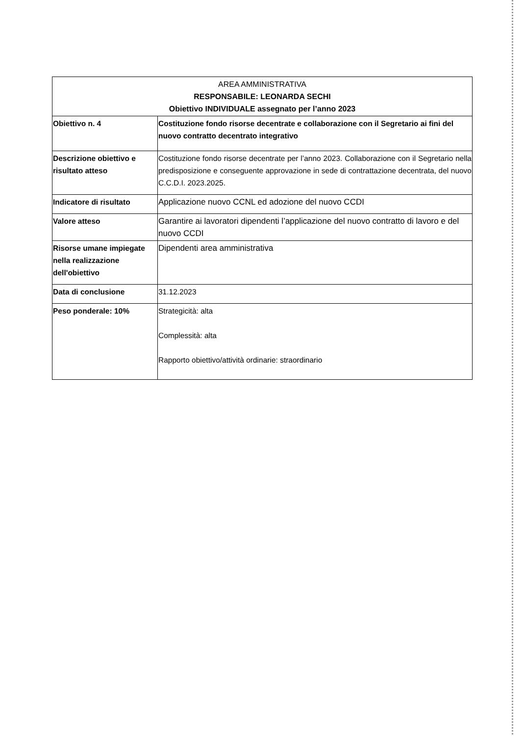| AREA AMMINISTRATIVA RESPONSABILE: LEONARDA SECHI Obiettivo INDIVIDUALE assegnato per l’anno 2023 | |
| --- | --- |
| Obiettivo n. 4 | Costituzione fondo risorse decentrate e collaborazione con il Segretario ai fini del nuovo contratto decentrato integrativo |
| Descrizione obiettivo e risultato atteso | Costituzione fondo risorse decentrate per l’anno 2023. Collaborazione con il Segretario nella predisposizione e conseguente approvazione in sede di contrattazione decentrata, del nuovo C.C.D.I. 2023.2025. |
| Indicatore di risultato | Applicazione nuovo CCNL ed adozione del nuovo CCDI |
| Valore atteso | Garantire ai lavoratori dipendenti l’applicazione del nuovo contratto di lavoro e del nuovo CCDI |
| Risorse umane impiegate nella realizzazione dell'obiettivo | Dipendenti area amministrativa |
| Data di conclusione | 31.12.2023 |
| Peso ponderale: 10% | Strategicità: alta Complessità: alta Rapporto obiettivo/attività ordinarie: straordinario |